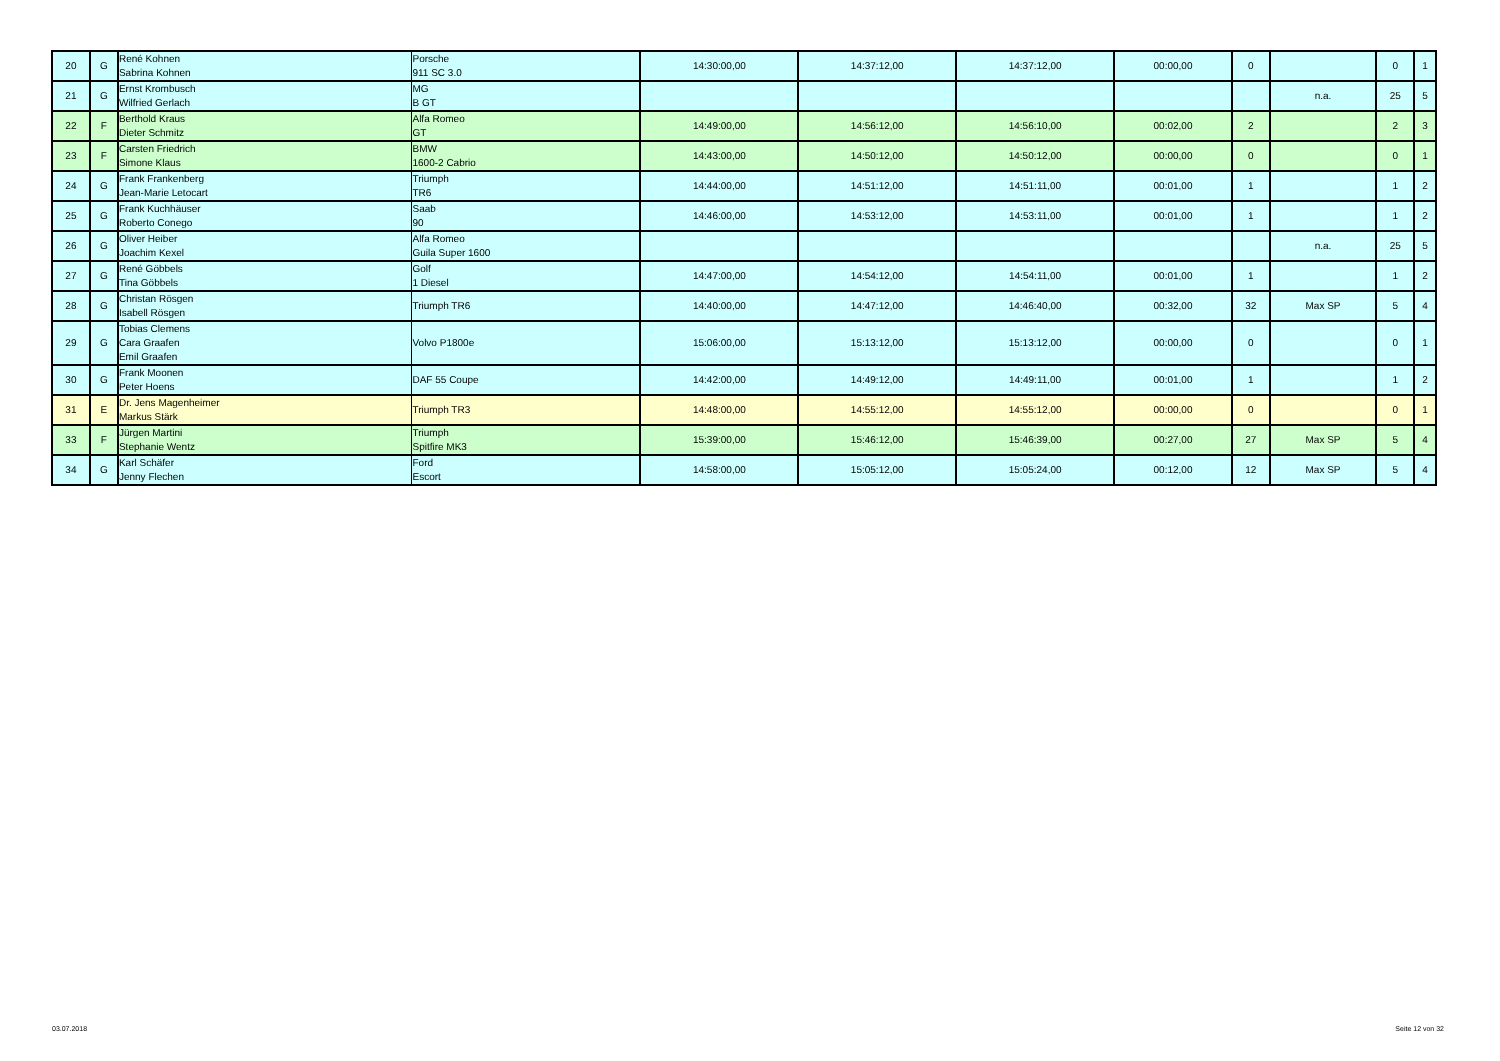| 20 | G | René Kohnen Sabrina Kohnen | Porsche 911 SC 3.0 | 14:30:00,00 | 14:37:12,00 | 14:37:12,00 | 00:00,00 | 0 | | 0 | 1 |
| 21 | G | Ernst Krombusch Wilfried Gerlach | MG B GT | | | | | | n.a. | 25 | 5 |
| 22 | F | Berthold Kraus Dieter Schmitz | Alfa Romeo GT | 14:49:00,00 | 14:56:12,00 | 14:56:10,00 | 00:02,00 | 2 | | 2 | 3 |
| 23 | F | Carsten Friedrich Simone Klaus | BMW 1600-2 Cabrio | 14:43:00,00 | 14:50:12,00 | 14:50:12,00 | 00:00,00 | 0 | | 0 | 1 |
| 24 | G | Frank Frankenberg Jean-Marie Letocart | Triumph TR6 | 14:44:00,00 | 14:51:12,00 | 14:51:11,00 | 00:01,00 | 1 | | 1 | 2 |
| 25 | G | Frank Kuchhäuser Roberto Conego | Saab 90 | 14:46:00,00 | 14:53:12,00 | 14:53:11,00 | 00:01,00 | 1 | | 1 | 2 |
| 26 | G | Oliver Heiber Joachim Kexel | Alfa Romeo Guila Super 1600 | | | | | | n.a. | 25 | 5 |
| 27 | G | René Göbbels Tina Göbbels | Golf 1 Diesel | 14:47:00,00 | 14:54:12,00 | 14:54:11,00 | 00:01,00 | 1 | | 1 | 2 |
| 28 | G | Christan Rösgen Isabell Rösgen | Triumph TR6 | 14:40:00,00 | 14:47:12,00 | 14:46:40,00 | 00:32,00 | 32 | Max SP | 5 | 4 |
| 29 | G | Tobias Clemens Cara Graafen Emil Graafen | Volvo P1800e | 15:06:00,00 | 15:13:12,00 | 15:13:12,00 | 00:00,00 | 0 | | 0 | 1 |
| 30 | G | Frank Moonen Peter Hoens | DAF 55 Coupe | 14:42:00,00 | 14:49:12,00 | 14:49:11,00 | 00:01,00 | 1 | | 1 | 2 |
| 31 | E | Dr. Jens Magenheimer Markus Stärk | Triumph TR3 | 14:48:00,00 | 14:55:12,00 | 14:55:12,00 | 00:00,00 | 0 | | 0 | 1 |
| 33 | F | Jürgen Martini Stephanie Wentz | Triumph Spitfire MK3 | 15:39:00,00 | 15:46:12,00 | 15:46:39,00 | 00:27,00 | 27 | Max SP | 5 | 4 |
| 34 | G | Karl Schäfer Jenny Flechen | Ford Escort | 14:58:00,00 | 15:05:12,00 | 15:05:24,00 | 00:12,00 | 12 | Max SP | 5 | 4 |
03.07.2018 Seite 12 von 32